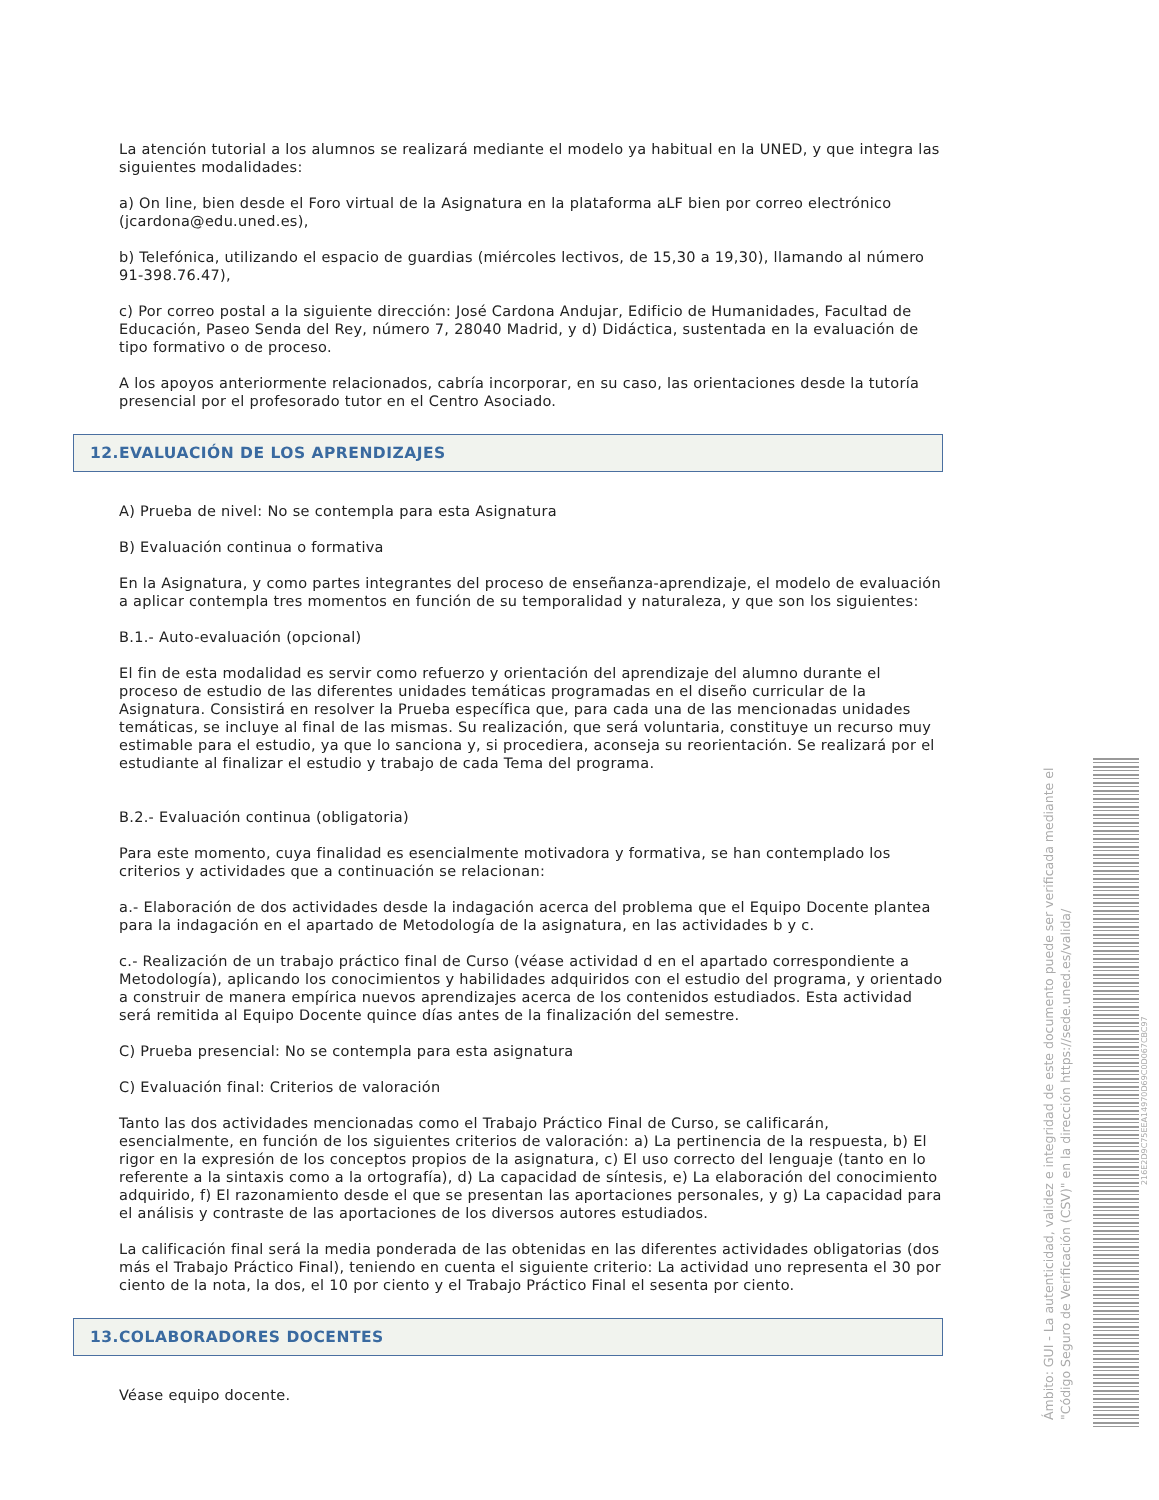La atención tutorial a los alumnos se realizará mediante el modelo ya habitual en la UNED, y que integra las siguientes modalidades:
a) On line, bien desde el Foro virtual de la Asignatura en la plataforma aLF bien por correo electrónico (jcardona@edu.uned.es),
b) Telefónica, utilizando el espacio de guardias (miércoles lectivos, de 15,30 a 19,30), llamando al número 91-398.76.47),
c) Por correo postal a la siguiente dirección: José Cardona Andujar, Edificio de Humanidades, Facultad de Educación, Paseo Senda del Rey, número 7, 28040 Madrid, y d) Didáctica, sustentada en la evaluación de tipo formativo o de proceso.
A los apoyos anteriormente relacionados, cabría incorporar, en su caso, las orientaciones desde la tutoría presencial por el profesorado tutor en el Centro Asociado.
12.EVALUACIÓN DE LOS APRENDIZAJES
A) Prueba de nivel: No se contempla para esta Asignatura
B) Evaluación continua o formativa
En la Asignatura, y como partes integrantes del proceso de enseñanza-aprendizaje, el modelo de evaluación a aplicar contempla tres momentos en función de su temporalidad y naturaleza, y que son los siguientes:
B.1.- Auto-evaluación (opcional)
El fin de esta modalidad es servir como refuerzo y orientación del aprendizaje del alumno durante el proceso de estudio de las diferentes unidades temáticas programadas en el diseño curricular de la Asignatura. Consistirá en resolver la Prueba específica que, para cada una de las mencionadas unidades temáticas, se incluye al final de las mismas. Su realización, que será voluntaria, constituye un recurso muy estimable para el estudio, ya que lo sanciona y, si procediera, aconseja su reorientación. Se realizará por el estudiante al finalizar el estudio y trabajo de cada Tema del programa.
B.2.- Evaluación continua (obligatoria)
Para este momento, cuya finalidad es esencialmente motivadora y formativa, se han contemplado los criterios y actividades que a continuación se relacionan:
a.- Elaboración de dos actividades desde la indagación acerca del problema que el Equipo Docente plantea para la indagación en el apartado de Metodología de la asignatura, en las actividades b y c.
c.- Realización de un trabajo práctico final de Curso (véase actividad d en el apartado correspondiente a Metodología), aplicando los conocimientos y habilidades adquiridos con el estudio del programa, y orientado a construir de manera empírica nuevos aprendizajes acerca de los contenidos estudiados. Esta actividad será remitida al Equipo Docente quince días antes de la finalización del semestre.
C) Prueba presencial: No se contempla para esta asignatura
C) Evaluación final: Criterios de valoración
Tanto las dos actividades mencionadas como el Trabajo Práctico Final de Curso, se calificarán, esencialmente, en función de los siguientes criterios de valoración: a) La pertinencia de la respuesta, b) El rigor en la expresión de los conceptos propios de la asignatura, c) El uso correcto del lenguaje (tanto en lo referente a la sintaxis como a la ortografía), d) La capacidad de síntesis, e) La elaboración del conocimiento adquirido, f) El razonamiento desde el que se presentan las aportaciones personales, y g) La capacidad para el análisis y contraste de las aportaciones de los diversos autores estudiados.
La calificación final será la media ponderada de las obtenidas en las diferentes actividades obligatorias (dos más el Trabajo Práctico Final), teniendo en cuenta el siguiente criterio: La actividad uno representa el 30 por ciento de la nota, la dos, el 10 por ciento y el Trabajo Práctico Final el sesenta por ciento.
13.COLABORADORES DOCENTES
Véase equipo docente.
Ámbito: GUI - La autenticidad, validez e integridad de este documento puede ser verificada mediante el "Código Seguro de Verificación (CSV)" en la dirección https://sede.uned.es/valida/
216E2D9C75EEA14970D69C0D067CBC97